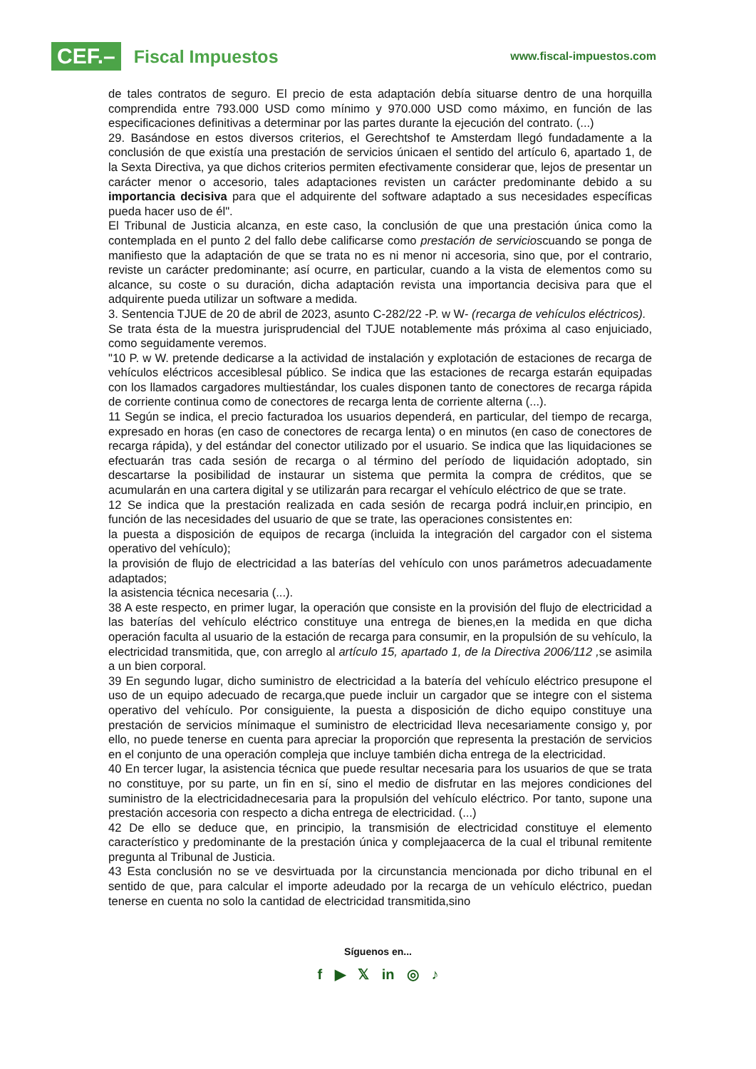CEF.–
Fiscal Impuestos
www.fiscal-impuestos.com
de tales contratos de seguro. El precio de esta adaptación debía situarse dentro de una horquilla comprendida entre 793.000 USD como mínimo y 970.000 USD como máximo, en función de las especificaciones definitivas a determinar por las partes durante la ejecución del contrato. (...)
29. Basándose en estos diversos criterios, el Gerechtshof te Amsterdam llegó fundadamente a la conclusión de que existía una prestación de servicios únicaen el sentido del artículo 6, apartado 1, de la Sexta Directiva, ya que dichos criterios permiten efectivamente considerar que, lejos de presentar un carácter menor o accesorio, tales adaptaciones revisten un carácter predominante debido a su importancia decisiva para que el adquirente del software adaptado a sus necesidades específicas pueda hacer uso de él".
El Tribunal de Justicia alcanza, en este caso, la conclusión de que una prestación única como la contemplada en el punto 2 del fallo debe calificarse como prestación de servicioscuando se ponga de manifiesto que la adaptación de que se trata no es ni menor ni accesoria, sino que, por el contrario, reviste un carácter predominante; así ocurre, en particular, cuando a la vista de elementos como su alcance, su coste o su duración, dicha adaptación revista una importancia decisiva para que el adquirente pueda utilizar un software a medida.
3. Sentencia TJUE de 20 de abril de 2023, asunto C-282/22 -P. w W- (recarga de vehículos eléctricos).
Se trata ésta de la muestra jurisprudencial del TJUE notablemente más próxima al caso enjuiciado, como seguidamente veremos.
"10 P. w W. pretende dedicarse a la actividad de instalación y explotación de estaciones de recarga de vehículos eléctricos accesiblesal público. Se indica que las estaciones de recarga estarán equipadas con los llamados cargadores multiestándar, los cuales disponen tanto de conectores de recarga rápida de corriente continua como de conectores de recarga lenta de corriente alterna (...).
11 Según se indica, el precio facturadoa los usuarios dependerá, en particular, del tiempo de recarga, expresado en horas (en caso de conectores de recarga lenta) o en minutos (en caso de conectores de recarga rápida), y del estándar del conector utilizado por el usuario. Se indica que las liquidaciones se efectuarán tras cada sesión de recarga o al término del período de liquidación adoptado, sin descartarse la posibilidad de instaurar un sistema que permita la compra de créditos, que se acumularán en una cartera digital y se utilizarán para recargar el vehículo eléctrico de que se trate.
12 Se indica que la prestación realizada en cada sesión de recarga podrá incluir,en principio, en función de las necesidades del usuario de que se trate, las operaciones consistentes en:
la puesta a disposición de equipos de recarga (incluida la integración del cargador con el sistema operativo del vehículo);
la provisión de flujo de electricidad a las baterías del vehículo con unos parámetros adecuadamente adaptados;
la asistencia técnica necesaria (...).
38 A este respecto, en primer lugar, la operación que consiste en la provisión del flujo de electricidad a las baterías del vehículo eléctrico constituye una entrega de bienes,en la medida en que dicha operación faculta al usuario de la estación de recarga para consumir, en la propulsión de su vehículo, la electricidad transmitida, que, con arreglo al artículo 15, apartado 1, de la Directiva 2006/112 , se asimila a un bien corporal.
39 En segundo lugar, dicho suministro de electricidad a la batería del vehículo eléctrico presupone el uso de un equipo adecuado de recarga,que puede incluir un cargador que se integre con el sistema operativo del vehículo. Por consiguiente, la puesta a disposición de dicho equipo constituye una prestación de servicios mínimaque el suministro de electricidad lleva necesariamente consigo y, por ello, no puede tenerse en cuenta para apreciar la proporción que representa la prestación de servicios en el conjunto de una operación compleja que incluye también dicha entrega de la electricidad.
40 En tercer lugar, la asistencia técnica que puede resultar necesaria para los usuarios de que se trata no constituye, por su parte, un fin en sí, sino el medio de disfrutar en las mejores condiciones del suministro de la electricidadnecesaria para la propulsión del vehículo eléctrico. Por tanto, supone una prestación accesoria con respecto a dicha entrega de electricidad. (...)
42 De ello se deduce que, en principio, la transmisión de electricidad constituye el elemento característico y predominante de la prestación única y complejaacerca de la cual el tribunal remitente pregunta al Tribunal de Justicia.
43 Esta conclusión no se ve desvirtuada por la circunstancia mencionada por dicho tribunal en el sentido de que, para calcular el importe adeudado por la recarga de un vehículo eléctrico, puedan tenerse en cuenta no solo la cantidad de electricidad transmitida,sino
Síguenos en...
f ▶ 𝕏 in ◎ ♪